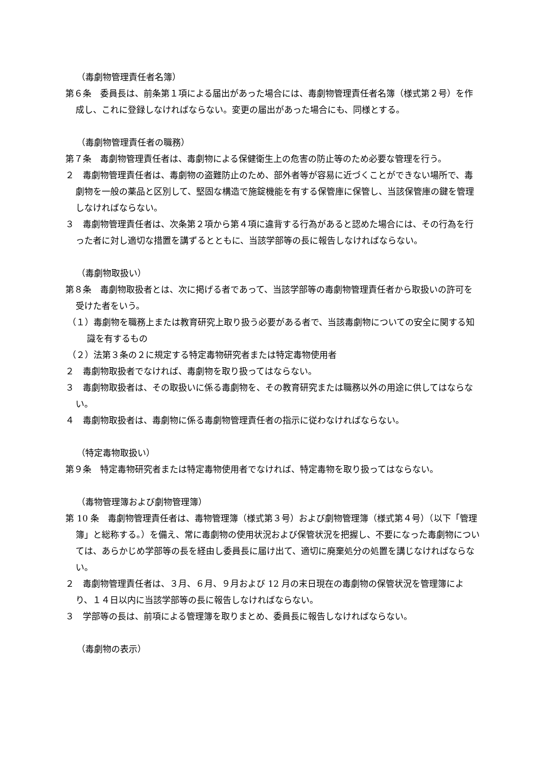（毒劇物管理責任者名簿）
第６条　委員長は、前条第１項による届出があった場合には、毒劇物管理責任者名簿（様式第２号）を作成し、これに登録しなければならない。変更の届出があった場合にも、同様とする。
（毒劇物管理責任者の職務）
第７条　毒劇物管理責任者は、毒劇物による保健衛生上の危害の防止等のため必要な管理を行う。
２　毒劇物管理責任者は、毒劇物の盗難防止のため、部外者等が容易に近づくことができない場所で、毒劇物を一般の薬品と区別して、堅固な構造で施錠機能を有する保管庫に保管し、当該保管庫の鍵を管理しなければならない。
３　毒劇物管理責任者は、次条第２項から第４項に違背する行為があると認めた場合には、その行為を行った者に対し適切な措置を講ずるとともに、当該学部等の長に報告しなければならない。
（毒劇物取扱い）
第８条　毒劇物取扱者とは、次に掲げる者であって、当該学部等の毒劇物管理責任者から取扱いの許可を受けた者をいう。
（１）毒劇物を職務上または教育研究上取り扱う必要がある者で、当該毒劇物についての安全に関する知識を有するもの
（２）法第３条の２に規定する特定毒物研究者または特定毒物使用者
２　毒劇物取扱者でなければ、毒劇物を取り扱ってはならない。
３　毒劇物取扱者は、その取扱いに係る毒劇物を、その教育研究または職務以外の用途に供してはならない。
４　毒劇物取扱者は、毒劇物に係る毒劇物管理責任者の指示に従わなければならない。
（特定毒物取扱い）
第９条　特定毒物研究者または特定毒物使用者でなければ、特定毒物を取り扱ってはならない。
（毒物管理簿および劇物管理簿）
第 10 条　毒劇物管理責任者は、毒物管理簿（様式第３号）および劇物管理簿（様式第４号）（以下「管理簿」と総称する。）を備え、常に毒劇物の使用状況および保管状況を把握し、不要になった毒劇物については、あらかじめ学部等の長を経由し委員長に届け出て、適切に廃棄処分の処置を講じなければならない。
２　毒劇物管理責任者は、３月、６月、９月および 12 月の末日現在の毒劇物の保管状況を管理簿により、１４日以内に当該学部等の長に報告しなければならない。
３　学部等の長は、前項による管理簿を取りまとめ、委員長に報告しなければならない。
（毒劇物の表示）